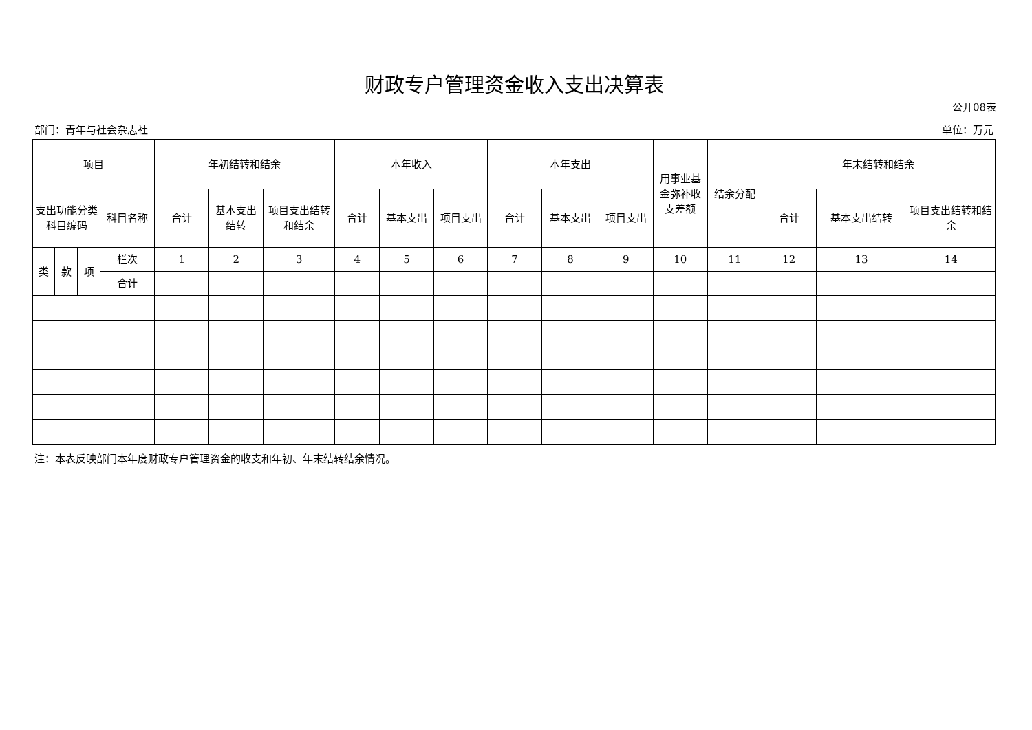财政专户管理资金收入支出决算表
公开08表
部门：青年与社会杂志社 单位：万元
| 项目 | | | | 年初结转和结余 | | | 本年收入 | | | 本年支出 | | | 用事业基金弥补收支差额 | 结余分配 | 年末结转和结余 | | |
| --- | --- | --- | --- | --- | --- | --- | --- | --- | --- | --- | --- | --- | --- | --- | --- | --- | --- |
| 支出功能分类科目编码 | | | 科目名称 | 合计 | 基本支出结转 | 项目支出结转和结余 | 合计 | 基本支出 | 项目支出 | 合计 | 基本支出 | 项目支出 | | | 合计 | 基本支出结转 | 项目支出结转和结余 |
| 类 | 款 | 项 | 栏次 | 1 | 2 | 3 | 4 | 5 | 6 | 7 | 8 | 9 | 10 | 11 | 12 | 13 | 14 |
| | | | 合计 | | | | | | | | | | | | | | |
注：本表反映部门本年度财政专户管理资金的收支和年初、年末结转结余情况。